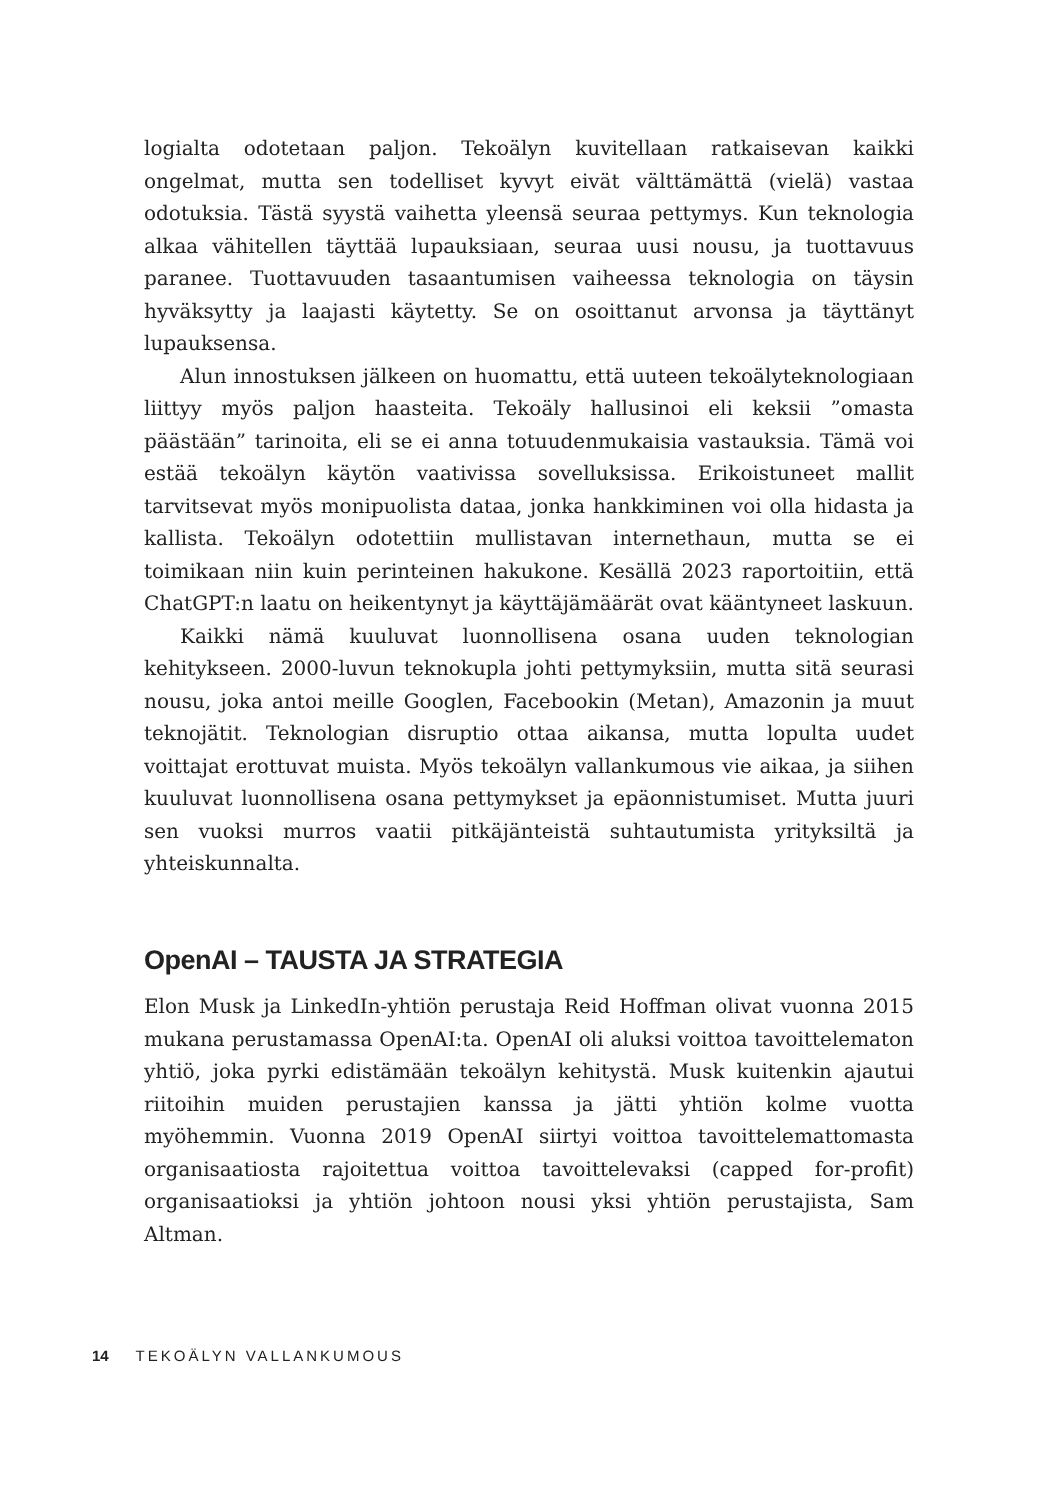logialta odotetaan paljon. Tekoälyn kuvitellaan ratkaisevan kaikki ongelmat, mutta sen todelliset kyvyt eivät välttämättä (vielä) vastaa odotuksia. Tästä syystä vaihetta yleensä seuraa pettymys. Kun teknologia alkaa vähitellen täyttää lupauksiaan, seuraa uusi nousu, ja tuottavuus paranee. Tuottavuuden tasaantumisen vaiheessa teknologia on täysin hyväksytty ja laajasti käytetty. Se on osoittanut arvonsa ja täyttänyt lupauksensa.
Alun innostuksen jälkeen on huomattu, että uuteen tekoälyteknologiaan liittyy myös paljon haasteita. Tekoäly hallusinoi eli keksii ”omasta päästään” tarinoita, eli se ei anna totuudenmukaisia vastauksia. Tämä voi estää tekoälyn käytön vaativissa sovelluksissa. Erikoistuneet mallit tarvitsevat myös monipuolista dataa, jonka hankkiminen voi olla hidasta ja kallista. Tekoälyn odotettiin mullistavan internethaun, mutta se ei toimikaan niin kuin perinteinen hakukone. Kesällä 2023 raportoitiin, että ChatGPT:n laatu on heikentynyt ja käyttäjämäärät ovat kääntyneet laskuun.
Kaikki nämä kuuluvat luonnollisena osana uuden teknologian kehitykseen. 2000-luvun teknokupla johti pettymyksiin, mutta sitä seurasi nousu, joka antoi meille Googlen, Facebookin (Metan), Amazonin ja muut teknojätit. Teknologian disruptio ottaa aikansa, mutta lopulta uudet voittajat erottuvat muista. Myös tekoälyn vallankumous vie aikaa, ja siihen kuuluvat luonnollisena osana pettymykset ja epäonnistumiset. Mutta juuri sen vuoksi murros vaatii pitkäjänteistä suhtautumista yrityksiltä ja yhteiskunnalta.
OpenAI – TAUSTA JA STRATEGIA
Elon Musk ja LinkedIn-yhtiön perustaja Reid Hoffman olivat vuonna 2015 mukana perustamassa OpenAI:ta. OpenAI oli aluksi voittoa tavoittelematon yhtiö, joka pyrki edistämään tekoälyn kehitystä. Musk kuitenkin ajautui riitoihin muiden perustajien kanssa ja jätti yhtiön kolme vuotta myöhemmin. Vuonna 2019 OpenAI siirtyi voittoa tavoittelemattomasta organisaatiosta rajoitettua voittoa tavoittelevaksi (capped for-profit) organisaatioksi ja yhtiön johtoon nousi yksi yhtiön perustajista, Sam Altman.
14 TEKOÄLYN VALLANKUMOUS